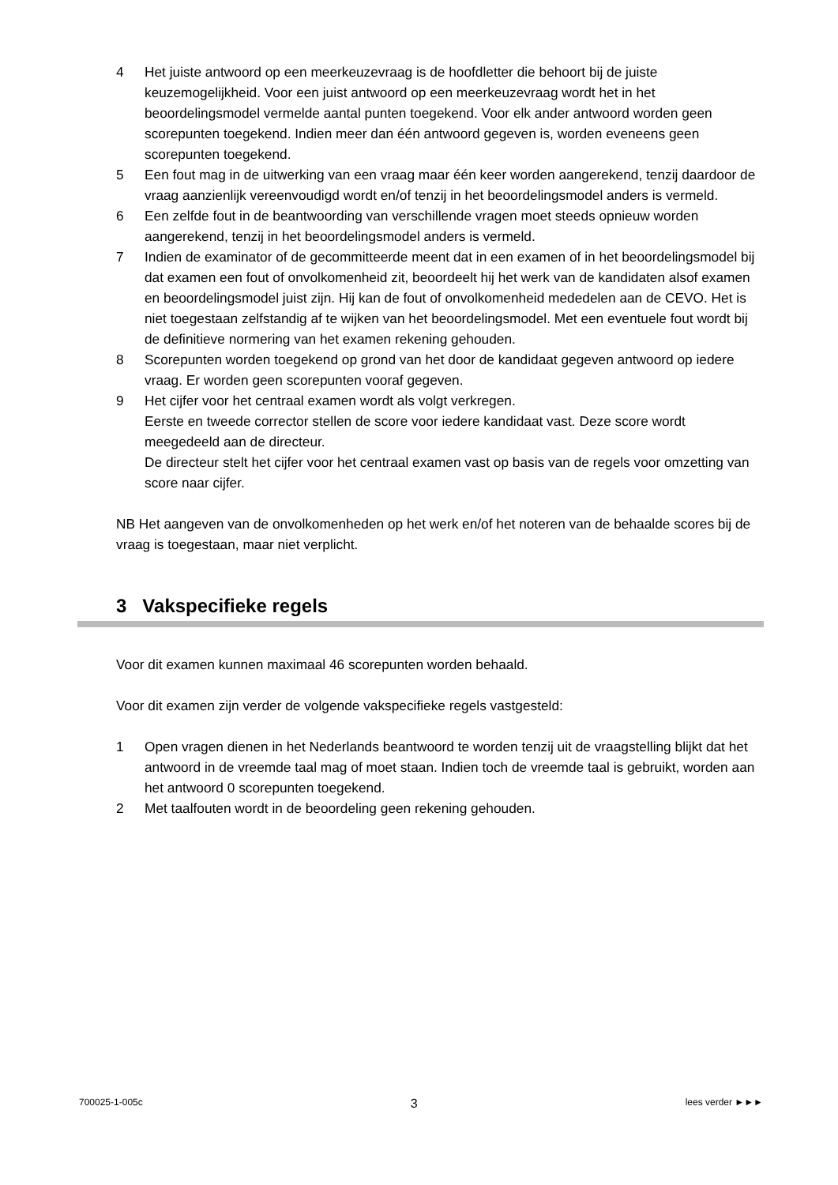4 Het juiste antwoord op een meerkeuzevraag is de hoofdletter die behoort bij de juiste keuzemogelijkheid. Voor een juist antwoord op een meerkeuzevraag wordt het in het beoordelingsmodel vermelde aantal punten toegekend. Voor elk ander antwoord worden geen scorepunten toegekend. Indien meer dan één antwoord gegeven is, worden eveneens geen scorepunten toegekend.
5 Een fout mag in de uitwerking van een vraag maar één keer worden aangerekend, tenzij daardoor de vraag aanzienlijk vereenvoudigd wordt en/of tenzij in het beoordelingsmodel anders is vermeld.
6 Een zelfde fout in de beantwoording van verschillende vragen moet steeds opnieuw worden aangerekend, tenzij in het beoordelingsmodel anders is vermeld.
7 Indien de examinator of de gecommitteerde meent dat in een examen of in het beoordelingsmodel bij dat examen een fout of onvolkomenheid zit, beoordeelt hij het werk van de kandidaten alsof examen en beoordelingsmodel juist zijn. Hij kan de fout of onvolkomenheid mededelen aan de CEVO. Het is niet toegestaan zelfstandig af te wijken van het beoordelingsmodel. Met een eventuele fout wordt bij de definitieve normering van het examen rekening gehouden.
8 Scorepunten worden toegekend op grond van het door de kandidaat gegeven antwoord op iedere vraag. Er worden geen scorepunten vooraf gegeven.
9 Het cijfer voor het centraal examen wordt als volgt verkregen.
Eerste en tweede corrector stellen de score voor iedere kandidaat vast. Deze score wordt meegedeeld aan de directeur.
De directeur stelt het cijfer voor het centraal examen vast op basis van de regels voor omzetting van score naar cijfer.
NB Het aangeven van de onvolkomenheden op het werk en/of het noteren van de behaalde scores bij de vraag is toegestaan, maar niet verplicht.
3 Vakspecifieke regels
Voor dit examen kunnen maximaal 46 scorepunten worden behaald.
Voor dit examen zijn verder de volgende vakspecifieke regels vastgesteld:
1 Open vragen dienen in het Nederlands beantwoord te worden tenzij uit de vraagstelling blijkt dat het antwoord in de vreemde taal mag of moet staan. Indien toch de vreemde taal is gebruikt, worden aan het antwoord 0 scorepunten toegekend.
2 Met taalfouten wordt in de beoordeling geen rekening gehouden.
700025-1-005c 3 lees verder ►►►